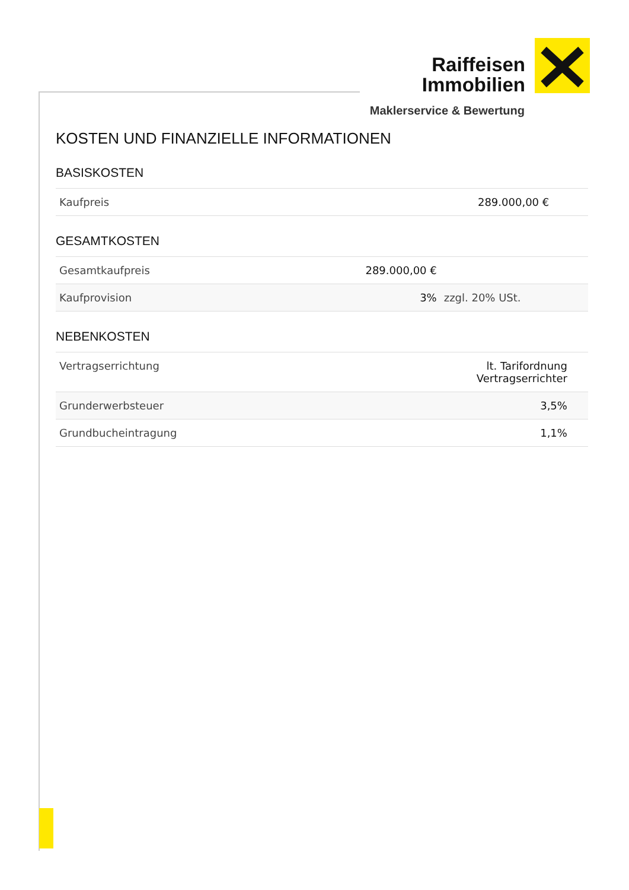Raiffeisen
Immobilien
Maklerservice & Bewertung
KOSTEN UND FINANZIELLE INFORMATIONEN
BASISKOSTEN
| Kaufpreis | 289.000,00 € | |
GESAMTKOSTEN
| Gesamtkaufpreis | 289.000,00 € | |
| Kaufprovision | 3% | zzgl. 20% USt. |
NEBENKOSTEN
| Vertragserrichtung | lt. Tarifordnung Vertragserrichter | |
| Grunderwerbsteuer | 3,5% | |
| Grundbucheintragung | 1,1% | |